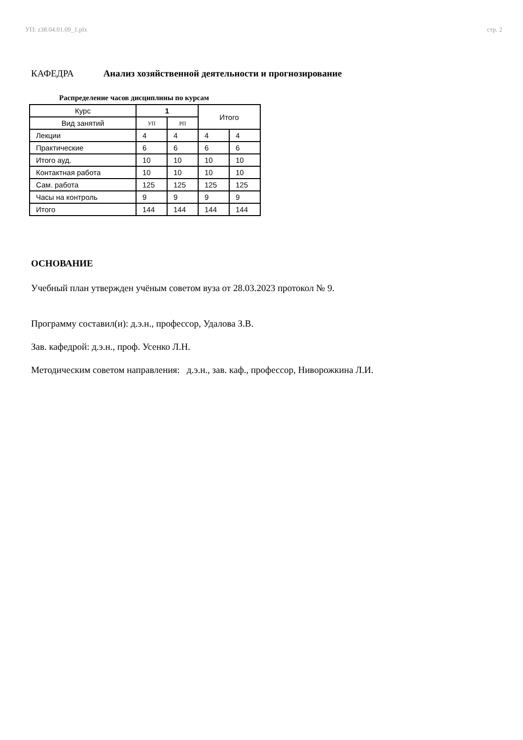УП: z38.04.01.09_1.plx стр. 2
КАФЕДРА Анализ хозяйственной деятельности и прогнозирование
Распределение часов дисциплины по курсам
| Курс | 1 | | Итого | |
| --- | --- | --- | --- | --- |
| Вид занятий | УП | РП | | |
| Лекции | 4 | 4 | 4 | 4 |
| Практические | 6 | 6 | 6 | 6 |
| Итого ауд. | 10 | 10 | 10 | 10 |
| Контактная работа | 10 | 10 | 10 | 10 |
| Сам. работа | 125 | 125 | 125 | 125 |
| Часы на контроль | 9 | 9 | 9 | 9 |
| Итого | 144 | 144 | 144 | 144 |
ОСНОВАНИЕ
Учебный план утвержден учёным советом вуза от 28.03.2023 протокол № 9.
Программу составил(и): д.э.н., профессор, Удалова З.В.
Зав. кафедрой: д.э.н., проф. Усенко Л.Н.
Методическим советом направления: д.э.н., зав. каф., профессор, Ниворожкина Л.И.